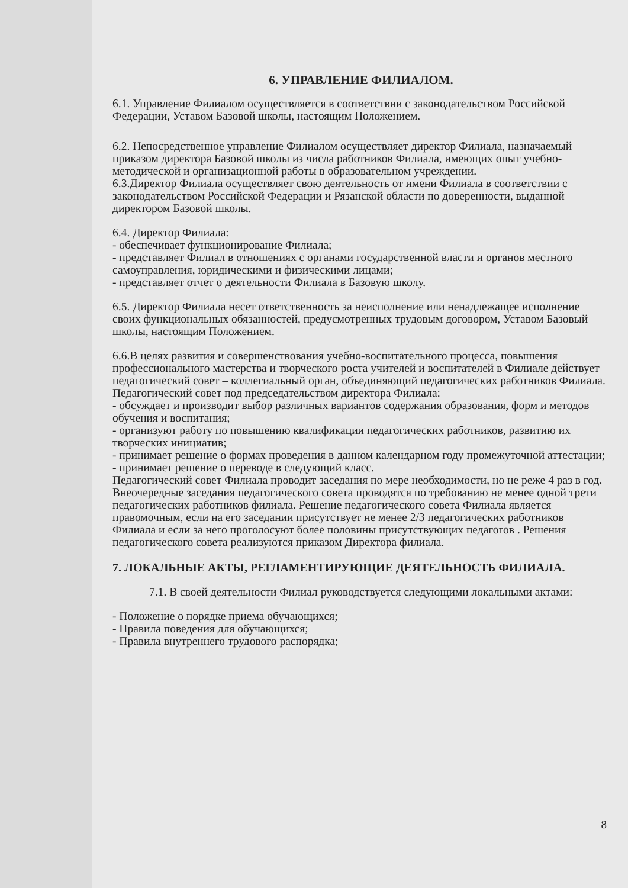6. УПРАВЛЕНИЕ ФИЛИАЛОМ.
6.1. Управление Филиалом осуществляется в соответствии с законодательством Российской Федерации, Уставом Базовой школы, настоящим Положением.
6.2. Непосредственное управление Филиалом осуществляет директор Филиала, назначаемый приказом директора Базовой школы из числа работников Филиала, имеющих опыт учебно-методической и организационной работы в образовательном учреждении.
6.3.Директор Филиала осуществляет свою деятельность от имени Филиала в соответствии с законодательством Российской Федерации и Рязанской области по доверенности, выданной директором Базовой школы.
6.4. Директор Филиала:
- обеспечивает функционирование Филиала;
- представляет Филиал в отношениях с органами государственной власти и органов местного самоуправления, юридическими и физическими лицами;
- представляет отчет о деятельности Филиала в Базовую школу.
6.5. Директор Филиала несет ответственность за неисполнение или ненадлежащее исполнение своих функциональных обязанностей, предусмотренных трудовым договором, Уставом Базовый школы, настоящим Положением.
6.6.В целях развития и совершенствования учебно-воспитательного процесса, повышения профессионального мастерства и творческого роста учителей и воспитателей в Филиале действует педагогический совет – коллегиальный орган, объединяющий педагогических работников Филиала. Педагогический совет под председательством директора Филиала:
- обсуждает и производит выбор различных вариантов содержания образования, форм и методов обучения и воспитания;
- организуют работу по повышению квалификации педагогических работников, развитию их творческих инициатив;
- принимает решение о формах проведения в данном календарном году промежуточной аттестации;
- принимает решение о переводе в следующий класс.
Педагогический совет Филиала проводит заседания по мере необходимости, но не реже 4 раз в год. Внеочередные заседания педагогического совета проводятся по требованию не менее одной трети педагогических работников филиала. Решение педагогического совета Филиала является правомочным, если на его заседании присутствует не менее 2/3 педагогических работников Филиала и если за него проголосуют более половины присутствующих педагогов . Решения педагогического совета реализуются приказом Директора филиала.
7. ЛОКАЛЬНЫЕ АКТЫ, РЕГЛАМЕНТИРУЮЩИЕ ДЕЯТЕЛЬНОСТЬ ФИЛИАЛА.
7.1. В своей деятельности Филиал руководствуется следующими локальными актами:
- Положение о порядке приема обучающихся;
- Правила поведения для обучающихся;
- Правила внутреннего трудового распорядка;
8